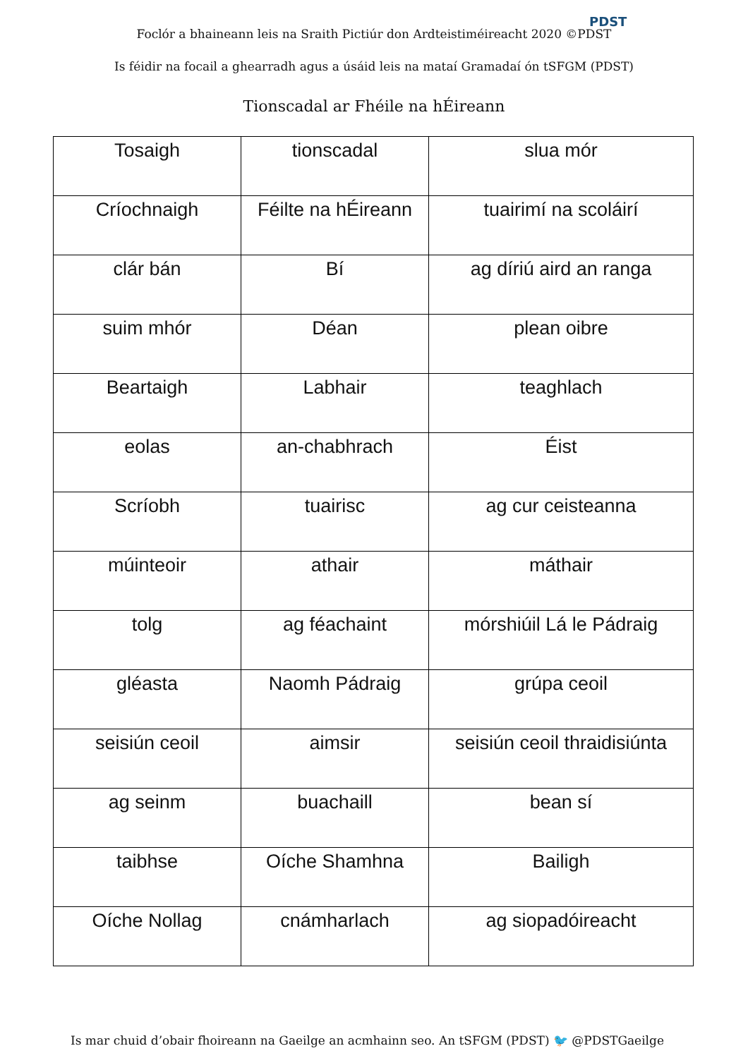Foclór a bhaineann leis na Sraith Pictiúr don Ardteistiméireacht 2020 ©PDST
PDST
Is féidir na focail a ghearradh agus a úsáid leis na mataí Gramadaí ón tSFGM (PDST)
Tionscadal ar Fhéile na hÉireann
| Tosaigh | tionscadal | slua mór |
| Críochnaigh | Féilte na hÉireann | tuairimí na scoláirí |
| clár bán | Bí | ag díriú aird an ranga |
| suim mhór | Déan | plean oibre |
| Beartaigh | Labhair | teaghlach |
| eolas | an-chabhrach | Éist |
| Scríobh | tuairisc | ag cur ceisteanna |
| múinteoir | athair | máthair |
| tolg | ag féachaint | mórshiúil Lá le Pádraig |
| gléasta | Naomh Pádraig | grúpa ceoil |
| seisiún ceoil | aimsir | seisiún ceoil thraidisiúnta |
| ag seinm | buachaill | bean sí |
| taibhse | Oíche Shamhna | Bailigh |
| Oíche Nollag | cnámharlach | ag siopadóireacht |
Is mar chuid d’obair fhoireann na Gaeilge an acmhainn seo. An tSFGM (PDST) 🐦 @PDSTGaeilge